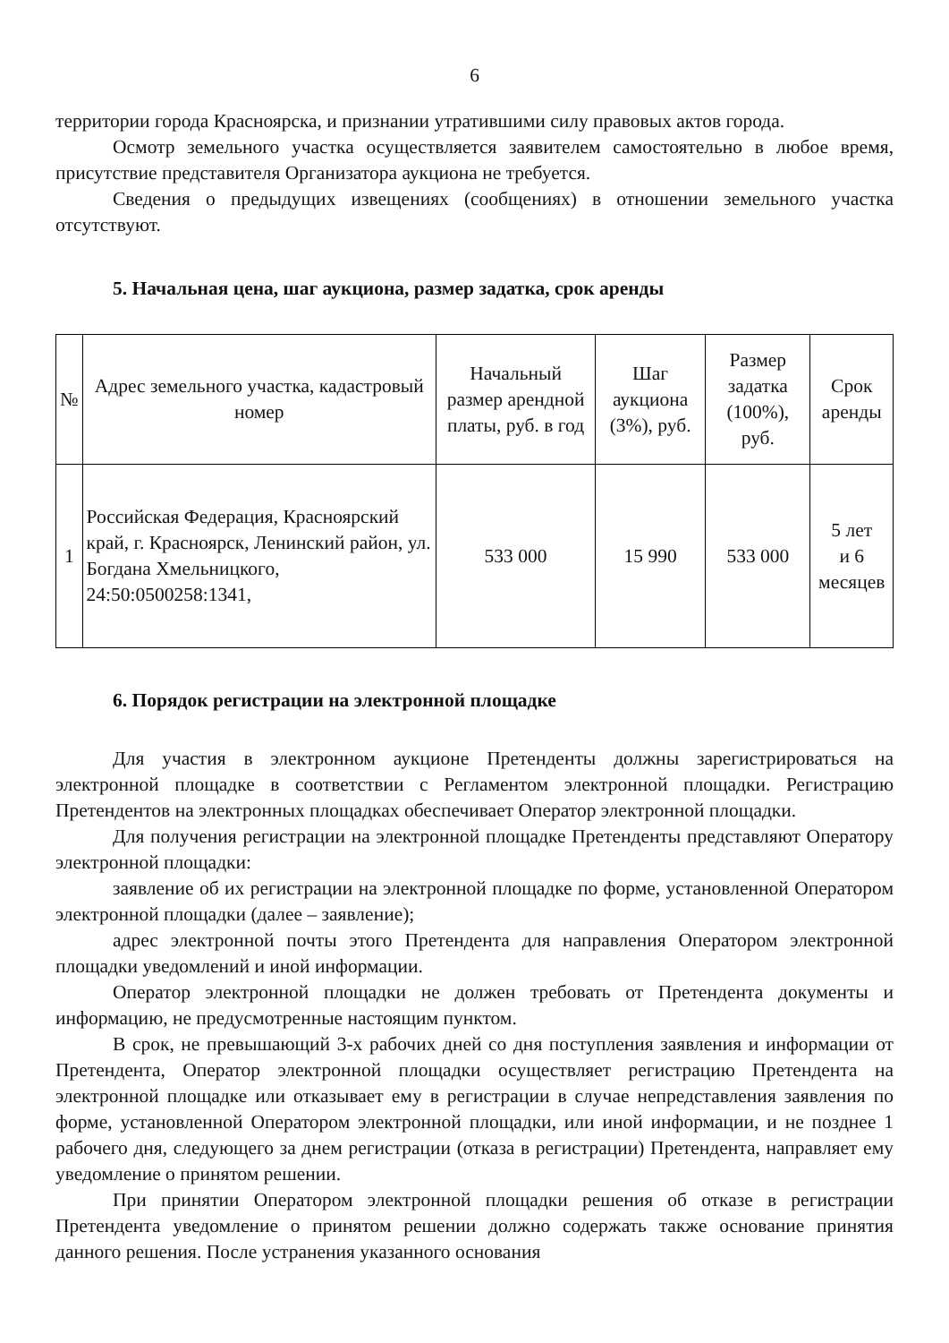6
территории города Красноярска, и признании утратившими силу правовых актов города.
Осмотр земельного участка осуществляется заявителем самостоятельно в любое время, присутствие представителя Организатора аукциона не требуется.
Сведения о предыдущих извещениях (сообщениях) в отношении земельного участка отсутствуют.
5. Начальная цена, шаг аукциона, размер задатка, срок аренды
| № | Адрес земельного участка, кадастровый номер | Начальный размер арендной платы, руб. в год | Шаг аукциона (3%), руб. | Размер задатка (100%), руб. | Срок аренды |
| --- | --- | --- | --- | --- | --- |
| 1 | Российская Федерация, Красноярский край, г. Красноярск, Ленинский район, ул. Богдана Хмельницкого, 24:50:0500258:1341, | 533 000 | 15 990 | 533 000 | 5 лет и 6 месяцев |
6. Порядок регистрации на электронной площадке
Для участия в электронном аукционе Претенденты должны зарегистрироваться на электронной площадке в соответствии с Регламентом электронной площадки. Регистрацию Претендентов на электронных площадках обеспечивает Оператор электронной площадки.
Для получения регистрации на электронной площадке Претенденты представляют Оператору электронной площадки:
заявление об их регистрации на электронной площадке по форме, установленной Оператором электронной площадки (далее – заявление);
адрес электронной почты этого Претендента для направления Оператором электронной площадки уведомлений и иной информации.
Оператор электронной площадки не должен требовать от Претендента документы и информацию, не предусмотренные настоящим пунктом.
В срок, не превышающий 3-х рабочих дней со дня поступления заявления и информации от Претендента, Оператор электронной площадки осуществляет регистрацию Претендента на электронной площадке или отказывает ему в регистрации в случае непредставления заявления по форме, установленной Оператором электронной площадки, или иной информации, и не позднее 1 рабочего дня, следующего за днем регистрации (отказа в регистрации) Претендента, направляет ему уведомление о принятом решении.
При принятии Оператором электронной площадки решения об отказе в регистрации Претендента уведомление о принятом решении должно содержать также основание принятия данного решения. После устранения указанного основания